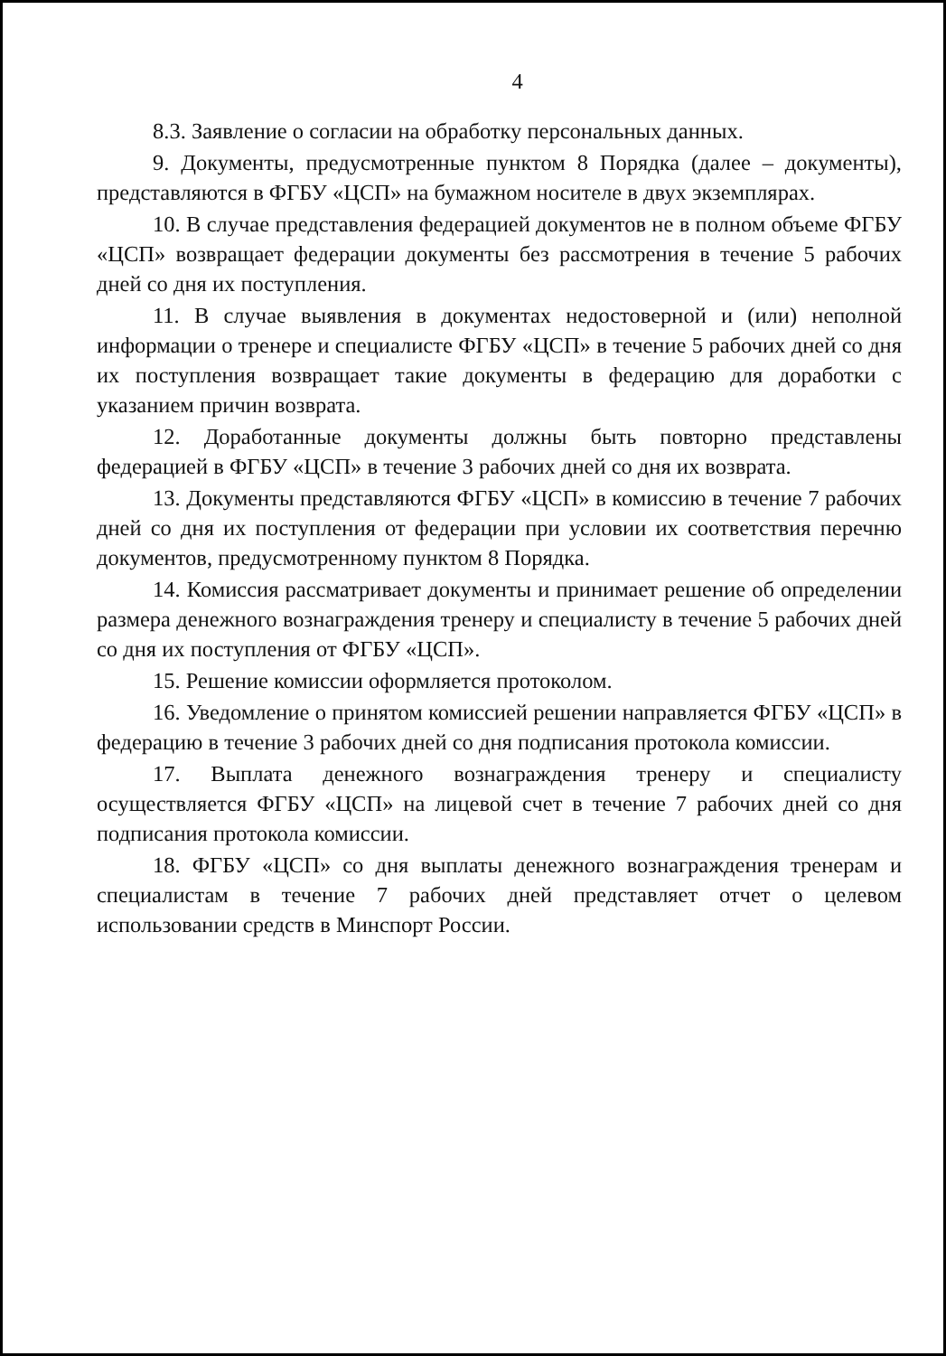4
8.3. Заявление о согласии на обработку персональных данных.
9. Документы, предусмотренные пунктом 8 Порядка (далее – документы), представляются в ФГБУ «ЦСП» на бумажном носителе в двух экземплярах.
10. В случае представления федерацией документов не в полном объеме ФГБУ «ЦСП» возвращает федерации документы без рассмотрения в течение 5 рабочих дней со дня их поступления.
11. В случае выявления в документах недостоверной и (или) неполной информации о тренере и специалисте ФГБУ «ЦСП» в течение 5 рабочих дней со дня их поступления возвращает такие документы в федерацию для доработки с указанием причин возврата.
12. Доработанные документы должны быть повторно представлены федерацией в ФГБУ «ЦСП» в течение 3 рабочих дней со дня их возврата.
13. Документы представляются ФГБУ «ЦСП» в комиссию в течение 7 рабочих дней со дня их поступления от федерации при условии их соответствия перечню документов, предусмотренному пунктом 8 Порядка.
14. Комиссия рассматривает документы и принимает решение об определении размера денежного вознаграждения тренеру и специалисту в течение 5 рабочих дней со дня их поступления от ФГБУ «ЦСП».
15. Решение комиссии оформляется протоколом.
16. Уведомление о принятом комиссией решении направляется ФГБУ «ЦСП» в федерацию в течение 3 рабочих дней со дня подписания протокола комиссии.
17. Выплата денежного вознаграждения тренеру и специалисту осуществляется ФГБУ «ЦСП» на лицевой счет в течение 7 рабочих дней со дня подписания протокола комиссии.
18. ФГБУ «ЦСП» со дня выплаты денежного вознаграждения тренерам и специалистам в течение 7 рабочих дней представляет отчет о целевом использовании средств в Минспорт России.